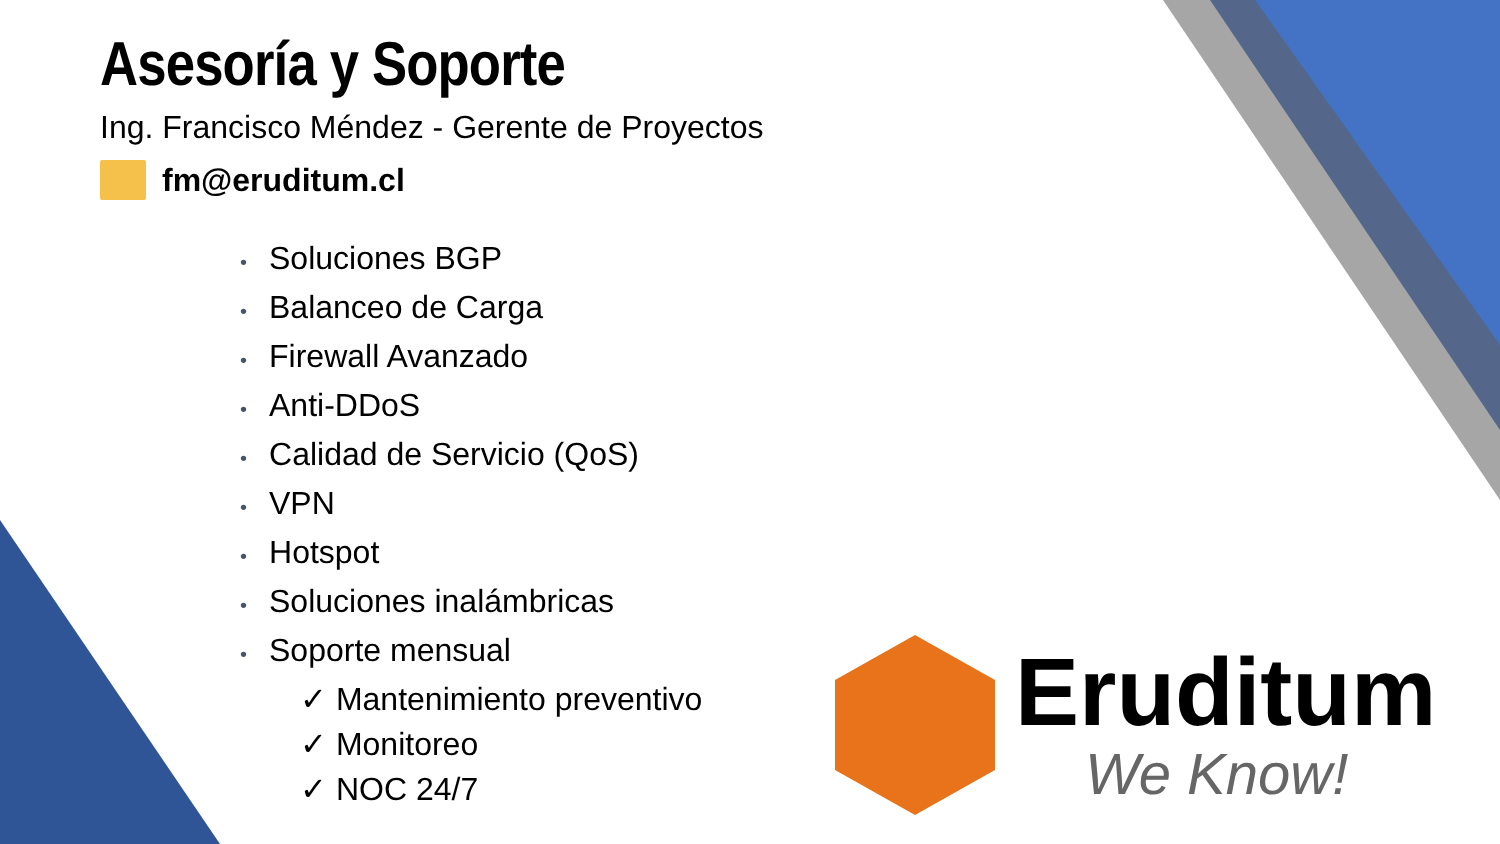Asesoría y Soporte
Ing. Francisco Méndez - Gerente de Proyectos
fm@eruditum.cl
• Soluciones BGP
• Balanceo de Carga
• Firewall Avanzado
• Anti-DDoS
• Calidad de Servicio (QoS)
• VPN
• Hotspot
• Soluciones inalámbricas
• Soporte mensual
✓ Mantenimiento preventivo
✓ Monitoreo
✓ NOC 24/7
Eruditum
We Know!